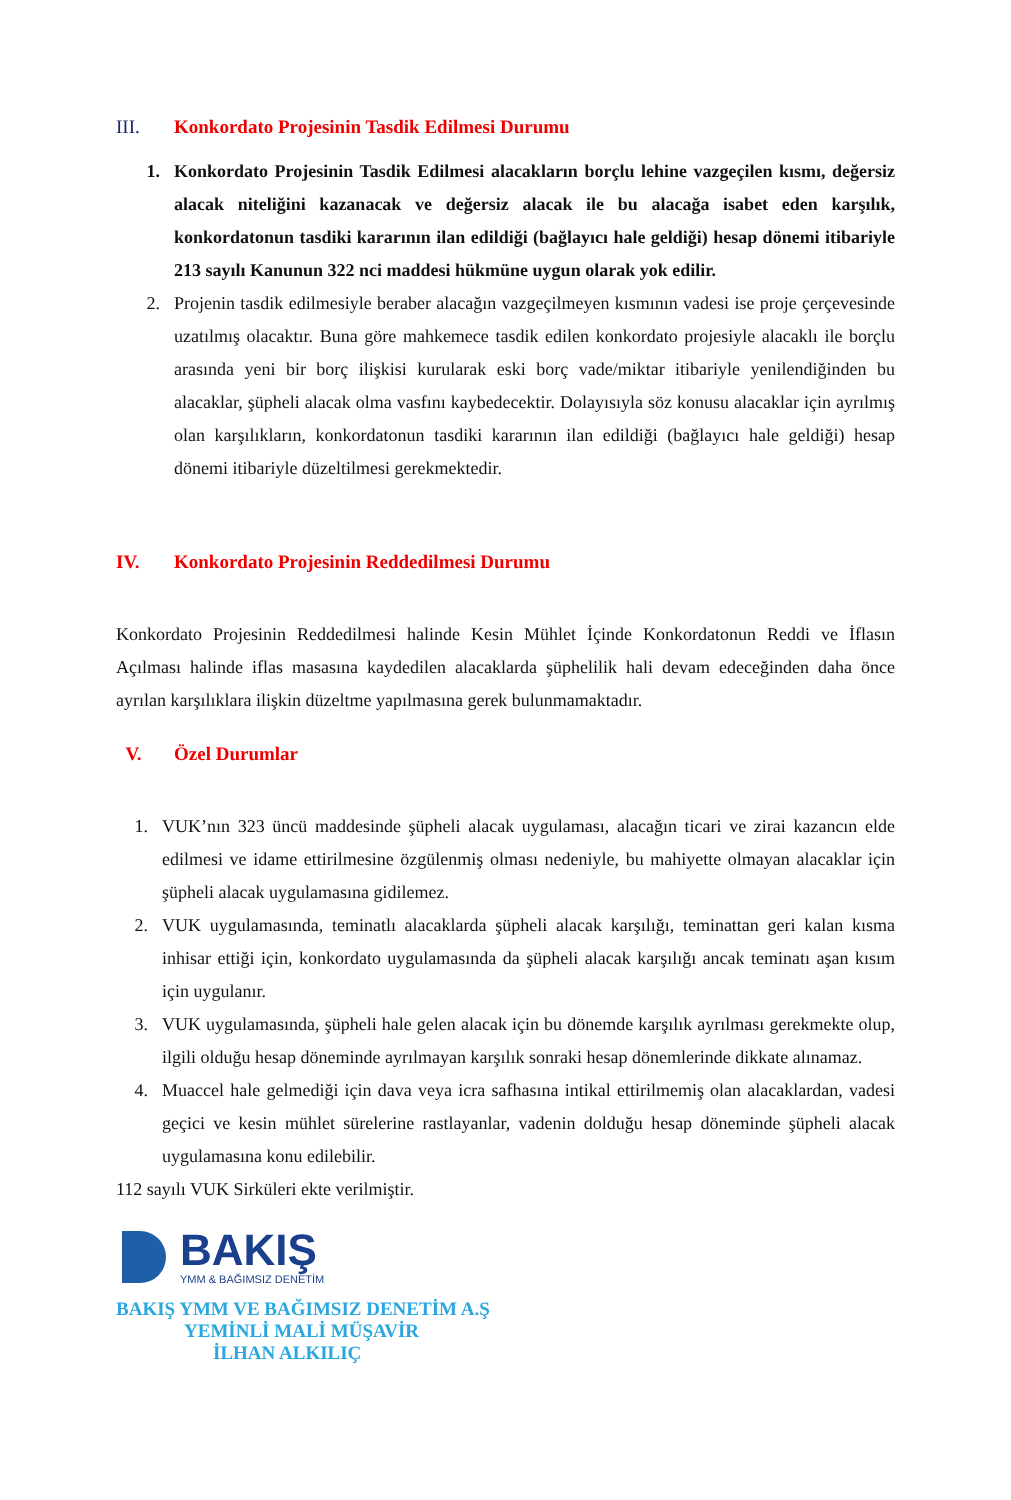III. Konkordato Projesinin Tasdik Edilmesi Durumu
1. Konkordato Projesinin Tasdik Edilmesi alacakların borçlu lehine vazgeçilen kısmı, değersiz alacak niteliğini kazanacak ve değersiz alacak ile bu alacağa isabet eden karşılık, konkordatonun tasdiki kararının ilan edildiği (bağlayıcı hale geldiği) hesap dönemi itibariyle 213 sayılı Kanunun 322 nci maddesi hükmüne uygun olarak yok edilir.
2. Projenin tasdik edilmesiyle beraber alacağın vazgeçilmeyen kısmının vadesi ise proje çerçevesinde uzatılmış olacaktır. Buna göre mahkemece tasdik edilen konkordato projesiyle alacaklı ile borçlu arasında yeni bir borç ilişkisi kurularak eski borç vade/miktar itibariyle yenilendiğinden bu alacaklar, şüpheli alacak olma vasfını kaybedecektir. Dolayısıyla söz konusu alacaklar için ayrılmış olan karşılıkların, konkordatonun tasdiki kararının ilan edildiği (bağlayıcı hale geldiği) hesap dönemi itibariyle düzeltilmesi gerekmektedir.
IV. Konkordato Projesinin Reddedilmesi Durumu
Konkordato Projesinin Reddedilmesi halinde Kesin Mühlet İçinde Konkordatonun Reddi ve İflasın Açılması halinde iflas masasına kaydedilen alacaklarda şüphelilik hali devam edeceğinden daha önce ayrılan karşılıklara ilişkin düzeltme yapılmasına gerek bulunmamaktadır.
V. Özel Durumlar
1. VUK’nın 323 üncü maddesinde şüpheli alacak uygulaması, alacağın ticari ve zirai kazancın elde edilmesi ve idame ettirilmesine özgülenmiş olması nedeniyle, bu mahiyette olmayan alacaklar için şüpheli alacak uygulamasına gidilemez.
2. VUK uygulamasında, teminatlı alacaklarda şüpheli alacak karşılığı, teminattan geri kalan kısma inhisar ettiği için, konkordato uygulamasında da şüpheli alacak karşılığı ancak teminatı aşan kısım için uygulanır.
3. VUK uygulamasında, şüpheli hale gelen alacak için bu dönemde karşılık ayrılması gerekmekte olup, ilgili olduğu hesap döneminde ayrılmayan karşılık sonraki hesap dönemlerinde dikkate alınamaz.
4. Muaccel hale gelmediği için dava veya icra safhasına intikal ettirilmemiş olan alacaklardan, vadesi geçici ve kesin mühlet sürelerine rastlayanlar, vadenin dolduğu hesap döneminde şüpheli alacak uygulamasına konu edilebilir.
112 sayılı VUK Sirküleri ekte verilmiştir.
BAKIŞ
YMM & BAĞIMSIZ DENETİM
BAKIŞ YMM VE BAĞIMSIZ DENETİM A.Ş
YEMİNLİ MALİ MÜŞAVİR
İLHAN ALKILIÇ